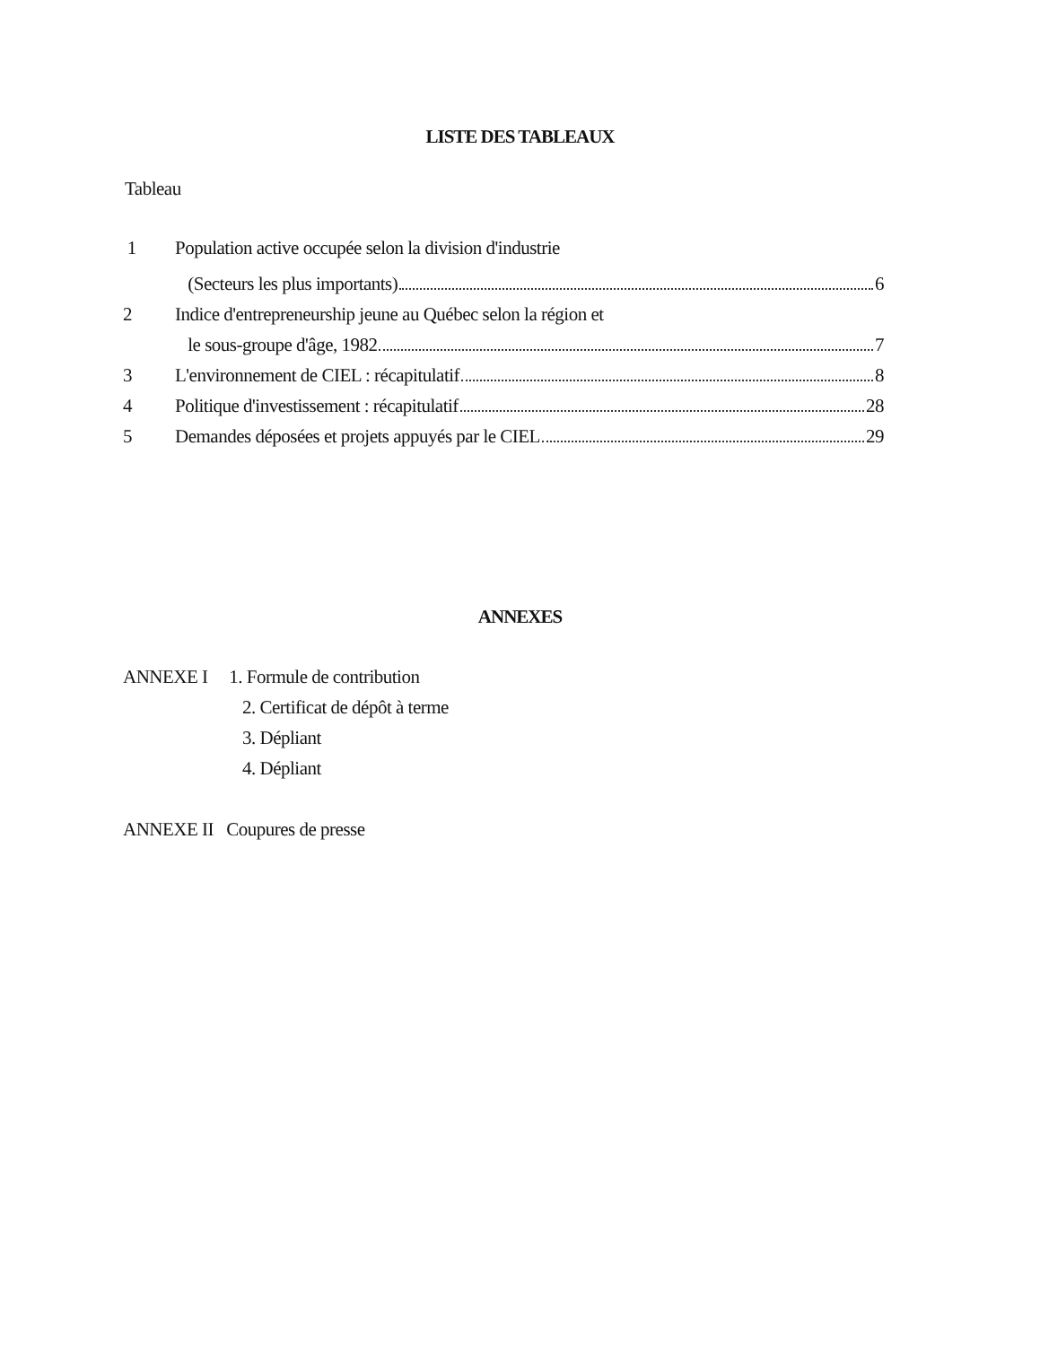LISTE DES TABLEAUX
Tableau
1 Population active occupée selon la division d'industrie
(Secteurs les plus importants) 6
2 Indice d'entrepreneurship jeune au Québec selon la région et
le sous-groupe d'âge, 1982 7
3 L'environnement de CIEL : récapitulatif 8
4 Politique d'investissement : récapitulatif 28
5 Demandes déposées et projets appuyés par le CIEL 29
ANNEXES
ANNEXE I 1. Formule de contribution
2. Certificat de dépôt à terme
3. Dépliant
4. Dépliant
ANNEXE II Coupures de presse